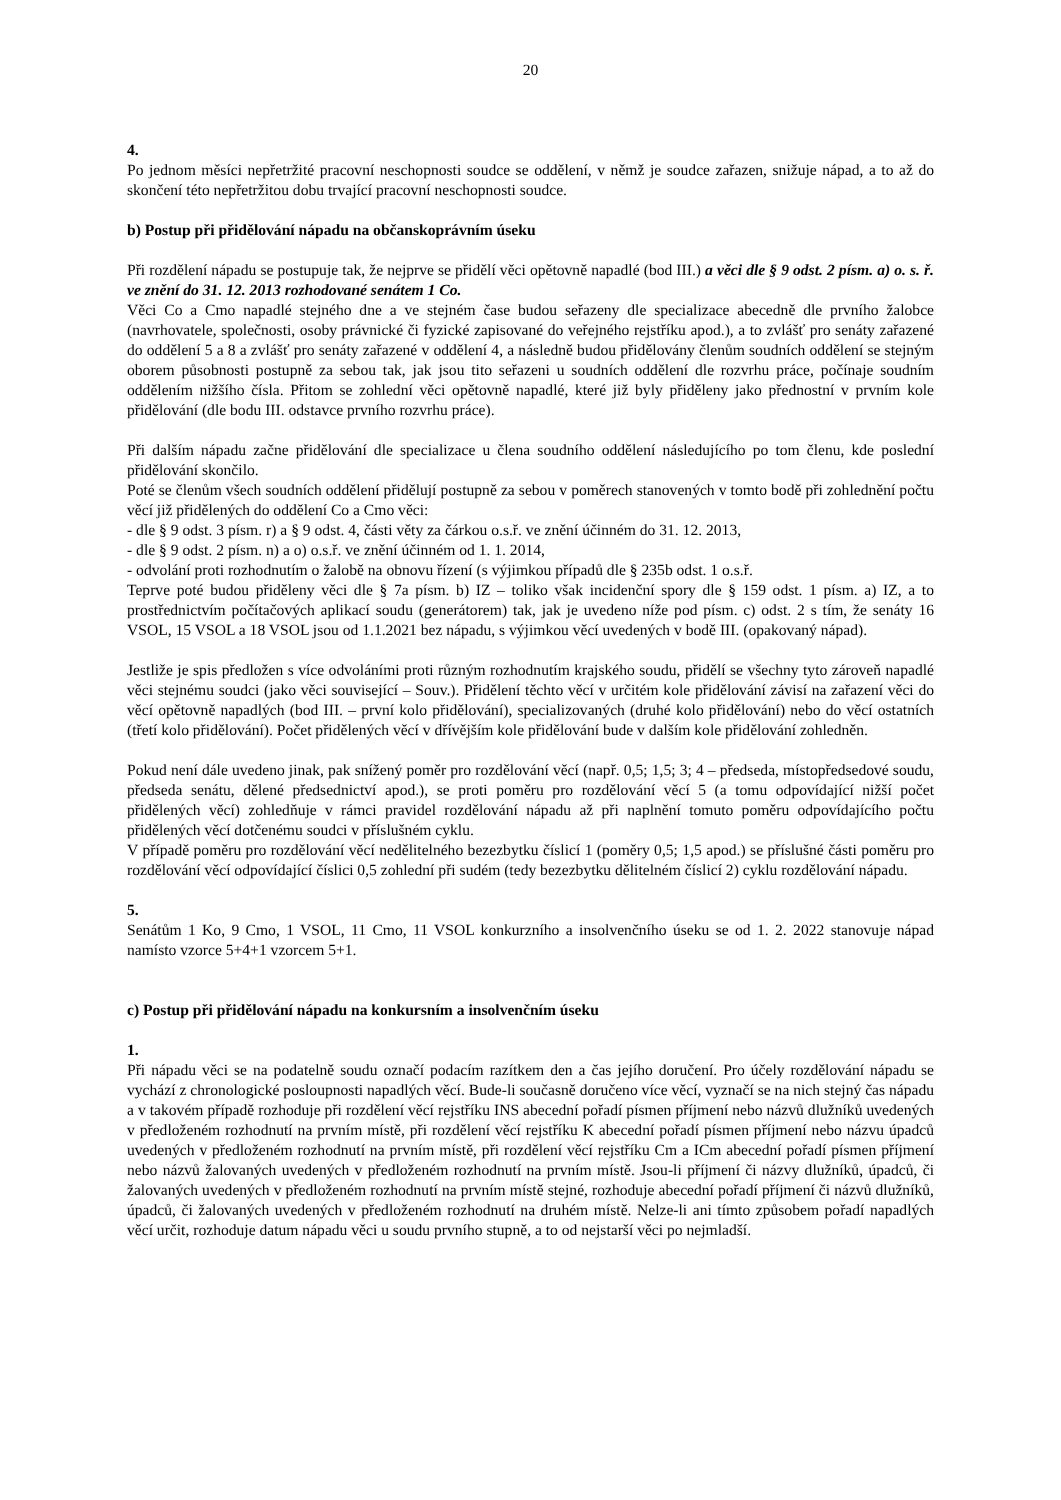20
4.
Po jednom měsíci nepřetržité pracovní neschopnosti soudce se oddělení, v němž je soudce zařazen, snižuje nápad, a to až do skončení této nepřetržitou dobu trvající pracovní neschopnosti soudce.
b) Postup při přidělování nápadu na občanskoprávním úseku
Při rozdělení nápadu se postupuje tak, že nejprve se přidělí věci opětovně napadlé (bod III.) a věci dle § 9 odst. 2 písm. a) o. s. ř. ve znění do 31. 12. 2013 rozhodované senátem 1 Co.
Věci Co a Cmo napadlé stejného dne a ve stejném čase budou seřazeny dle specializace abecedně dle prvního žalobce (navrhovatele, společnosti, osoby právnické či fyzické zapisované do veřejného rejstříku apod.), a to zvlášť pro senáty zařazené do oddělení 5 a 8 a zvlášť pro senáty zařazené v oddělení 4, a následně budou přidělovány členům soudních oddělení se stejným oborem působnosti postupně za sebou tak, jak jsou tito seřazeni u soudních oddělení dle rozvrhu práce, počínaje soudním oddělením nižšího čísla. Přitom se zohlední věci opětovně napadlé, které již byly přiděleny jako přednostní v prvním kole přidělování (dle bodu III. odstavce prvního rozvrhu práce).
Při dalším nápadu začne přidělování dle specializace u člena soudního oddělení následujícího po tom členu, kde poslední přidělování skončilo.
Poté se členům všech soudních oddělení přidělují postupně za sebou v poměrech stanovených v tomto bodě při zohlednění počtu věcí již přidělených do oddělení Co a Cmo věci:
- dle § 9 odst. 3 písm. r) a § 9 odst. 4, části věty za čárkou o.s.ř. ve znění účinném do 31. 12. 2013,
- dle § 9 odst. 2 písm. n) a o) o.s.ř. ve znění účinném od 1. 1. 2014,
- odvolání proti rozhodnutím o žalobě na obnovu řízení (s výjimkou případů dle § 235b odst. 1 o.s.ř.
Teprve poté budou přiděleny věci dle § 7a písm. b) IZ – toliko však incidenční spory dle § 159 odst. 1 písm. a) IZ, a to prostřednictvím počítačových aplikací soudu (generátorem) tak, jak je uvedeno níže pod písm. c) odst. 2 s tím, že senáty 16 VSOL, 15 VSOL a 18 VSOL jsou od 1.1.2021 bez nápadu, s výjimkou věcí uvedených v bodě III. (opakovaný nápad).
Jestliže je spis předložen s více odvoláními proti různým rozhodnutím krajského soudu, přidělí se všechny tyto zároveň napadlé věci stejnému soudci (jako věci související – Souv.). Přidělení těchto věcí v určitém kole přidělování závisí na zařazení věci do věcí opětovně napadlých (bod III. – první kolo přidělování), specializovaných (druhé kolo přidělování) nebo do věcí ostatních (třetí kolo přidělování). Počet přidělených věcí v dřívějším kole přidělování bude v dalším kole přidělování zohledněn.
Pokud není dále uvedeno jinak, pak snížený poměr pro rozdělování věcí (např. 0,5; 1,5; 3; 4 – předseda, místopředsedové soudu, předseda senátu, dělené předsednictví apod.), se proti poměru pro rozdělování věcí 5 (a tomu odpovídající nižší počet přidělených věcí) zohledňuje v rámci pravidel rozdělování nápadu až při naplnění tomuto poměru odpovídajícího počtu přidělených věcí dotčenému soudci v příslušném cyklu.
V případě poměru pro rozdělování věcí nedělitelného bezezbytku číslicí 1 (poměry 0,5; 1,5 apod.) se příslušné části poměru pro rozdělování věcí odpovídající číslici 0,5 zohlední při sudém (tedy bezezbytku dělitelném číslicí 2) cyklu rozdělování nápadu.
5.
Senátům 1 Ko, 9 Cmo, 1 VSOL, 11 Cmo, 11 VSOL konkurzního a insolvenčního úseku se od 1. 2. 2022 stanovuje nápad namísto vzorce 5+4+1 vzorcem 5+1.
c) Postup při přidělování nápadu na konkursním a insolvenčním úseku
1.
Při nápadu věci se na podatelně soudu označí podacím razítkem den a čas jejího doručení. Pro účely rozdělování nápadu se vychází z chronologické posloupnosti napadlých věcí. Bude-li současně doručeno více věcí, vyznačí se na nich stejný čas nápadu a v takovém případě rozhoduje při rozdělení věcí rejstříku INS abecední pořadí písmen příjmení nebo názvů dlužníků uvedených v předloženém rozhodnutí na prvním místě, při rozdělení věcí rejstříku K abecední pořadí písmen příjmení nebo názvu úpadců uvedených v předloženém rozhodnutí na prvním místě, při rozdělení věcí rejstříku Cm a ICm abecední pořadí písmen příjmení nebo názvů žalovaných uvedených v předloženém rozhodnutí na prvním místě. Jsou-li příjmení či názvy dlužníků, úpadců, či žalovaných uvedených v předloženém rozhodnutí na prvním místě stejné, rozhoduje abecední pořadí příjmení či názvů dlužníků, úpadců, či žalovaných uvedených v předloženém rozhodnutí na druhém místě. Nelze-li ani tímto způsobem pořadí napadlých věcí určit, rozhoduje datum nápadu věci u soudu prvního stupně, a to od nejstarší věci po nejmladší.